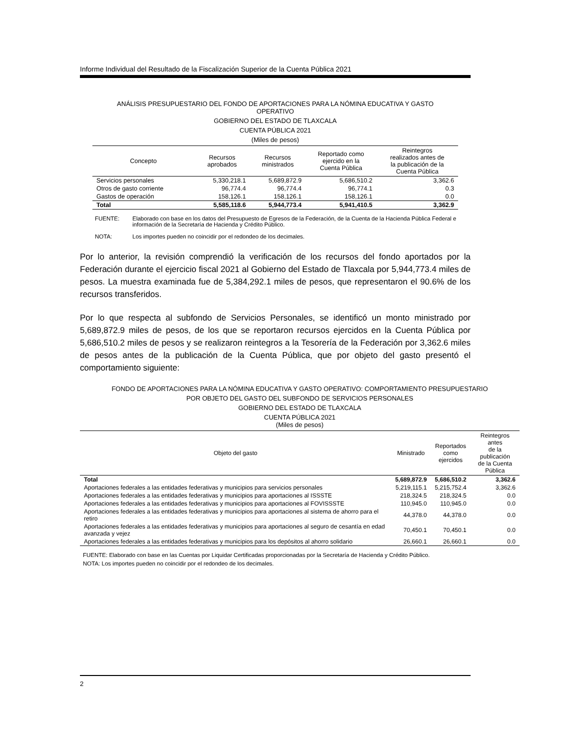Informe Individual del Resultado de la Fiscalización Superior de la Cuenta Pública 2021
ANÁLISIS PRESUPUESTARIO DEL FONDO DE APORTACIONES PARA LA NÓMINA EDUCATIVA Y GASTO
OPERATIVO
GOBIERNO DEL ESTADO DE TLAXCALA
CUENTA PÚBLICA 2021
(Miles de pesos)
| Concepto | Recursos aprobados | Recursos ministrados | Reportado como ejercido en la Cuenta Pública | Reintegros realizados antes de la publicación de la Cuenta Pública |
| --- | --- | --- | --- | --- |
| Servicios personales | 5,330,218.1 | 5,689,872.9 | 5,686,510.2 | 3,362.6 |
| Otros de gasto corriente | 96,774.4 | 96,774.4 | 96,774.1 | 0.3 |
| Gastos de operación | 158,126.1 | 158,126.1 | 158,126.1 | 0.0 |
| Total | 5,585,118.6 | 5,944,773.4 | 5,941,410.5 | 3,362.9 |
FUENTE: Elaborado con base en los datos del Presupuesto de Egresos de la Federación, de la Cuenta de la Hacienda Pública Federal e información de la Secretaría de Hacienda y Crédito Público.
NOTA: Los importes pueden no coincidir por el redondeo de los decimales.
Por lo anterior, la revisión comprendió la verificación de los recursos del fondo aportados por la Federación durante el ejercicio fiscal 2021 al Gobierno del Estado de Tlaxcala por 5,944,773.4 miles de pesos. La muestra examinada fue de 5,384,292.1 miles de pesos, que representaron el 90.6% de los recursos transferidos.
Por lo que respecta al subfondo de Servicios Personales, se identificó un monto ministrado por 5,689,872.9 miles de pesos, de los que se reportaron recursos ejercidos en la Cuenta Pública por 5,686,510.2 miles de pesos y se realizaron reintegros a la Tesorería de la Federación por 3,362.6 miles de pesos antes de la publicación de la Cuenta Pública, que por objeto del gasto presentó el comportamiento siguiente:
FONDO DE APORTACIONES PARA LA NÓMINA EDUCATIVA Y GASTO OPERATIVO: COMPORTAMIENTO PRESUPUESTARIO
POR OBJETO DEL GASTO DEL SUBFONDO DE SERVICIOS PERSONALES
GOBIERNO DEL ESTADO DE TLAXCALA
CUENTA PÚBLICA 2021
(Miles de pesos)
| Objeto del gasto | Ministrado | Reportados como ejercidos | Reintegros antes de la publicación de la Cuenta Pública |
| --- | --- | --- | --- |
| Total | 5,689,872.9 | 5,686,510.2 | 3,362.6 |
| Aportaciones federales a las entidades federativas y municipios para servicios personales | 5,219,115.1 | 5,215,752.4 | 3,362.6 |
| Aportaciones federales a las entidades federativas y municipios para aportaciones al ISSSTE | 218,324.5 | 218,324.5 | 0.0 |
| Aportaciones federales a las entidades federativas y municipios para aportaciones al FOVISSSTE | 110,945.0 | 110,945.0 | 0.0 |
| Aportaciones federales a las entidades federativas y municipios para aportaciones al sistema de ahorro para el retiro | 44,378.0 | 44,378.0 | 0.0 |
| Aportaciones federales a las entidades federativas y municipios para aportaciones al seguro de cesantía en edad avanzada y vejez | 70,450.1 | 70,450.1 | 0.0 |
| Aportaciones federales a las entidades federativas y municipios para los depósitos al ahorro solidario | 26,660.1 | 26,660.1 | 0.0 |
FUENTE: Elaborado con base en las Cuentas por Liquidar Certificadas proporcionadas por la Secretaría de Hacienda y Crédito Público.
NOTA: Los importes pueden no coincidir por el redondeo de los decimales.
2